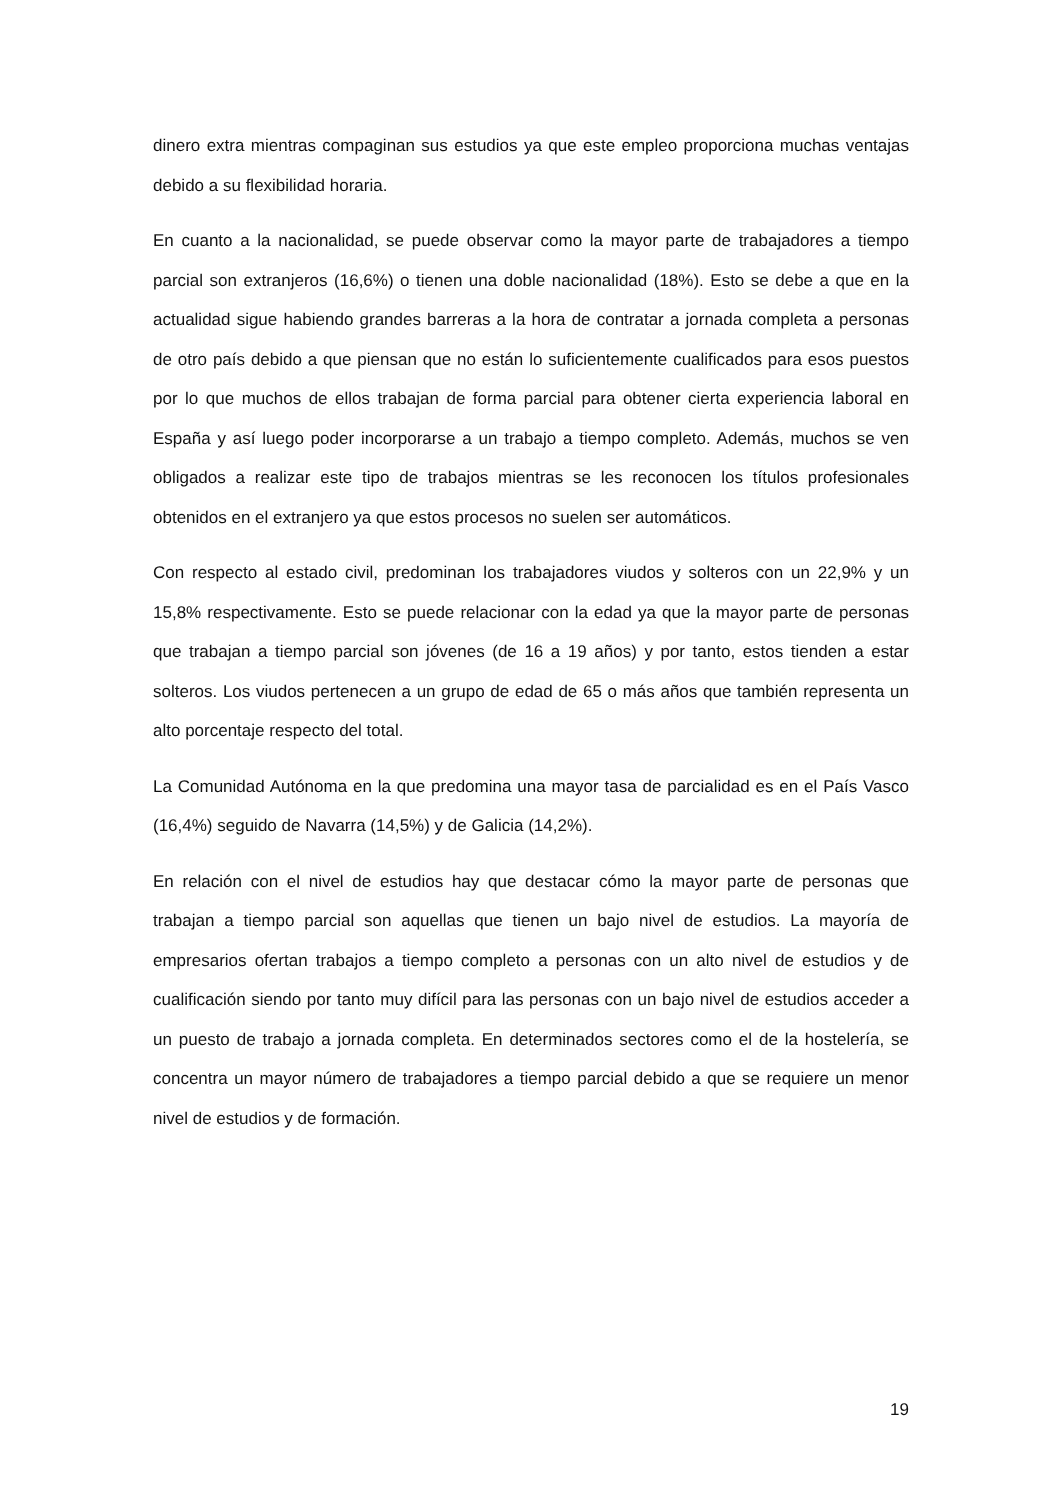dinero extra mientras compaginan sus estudios ya que este empleo proporciona muchas ventajas debido a su flexibilidad horaria.
En cuanto a la nacionalidad, se puede observar como la mayor parte de trabajadores a tiempo parcial son extranjeros (16,6%) o tienen una doble nacionalidad (18%). Esto se debe a que en la actualidad sigue habiendo grandes barreras a la hora de contratar a jornada completa a personas de otro país debido a que piensan que no están lo suficientemente cualificados para esos puestos por lo que muchos de ellos trabajan de forma parcial para obtener cierta experiencia laboral en España y así luego poder incorporarse a un trabajo a tiempo completo. Además, muchos se ven obligados a realizar este tipo de trabajos mientras se les reconocen los títulos profesionales obtenidos en el extranjero ya que estos procesos no suelen ser automáticos.
Con respecto al estado civil, predominan los trabajadores viudos y solteros con un 22,9% y un 15,8% respectivamente. Esto se puede relacionar con la edad ya que la mayor parte de personas que trabajan a tiempo parcial son jóvenes (de 16 a 19 años) y por tanto, estos tienden a estar solteros. Los viudos pertenecen a un grupo de edad de 65 o más años que también representa un alto porcentaje respecto del total.
La Comunidad Autónoma en la que predomina una mayor tasa de parcialidad es en el País Vasco (16,4%) seguido de Navarra (14,5%) y de Galicia (14,2%).
En relación con el nivel de estudios hay que destacar cómo la mayor parte de personas que trabajan a tiempo parcial son aquellas que tienen un bajo nivel de estudios. La mayoría de empresarios ofertan trabajos a tiempo completo a personas con un alto nivel de estudios y de cualificación siendo por tanto muy difícil para las personas con un bajo nivel de estudios acceder a un puesto de trabajo a jornada completa. En determinados sectores como el de la hostelería, se concentra un mayor número de trabajadores a tiempo parcial debido a que se requiere un menor nivel de estudios y de formación.
19